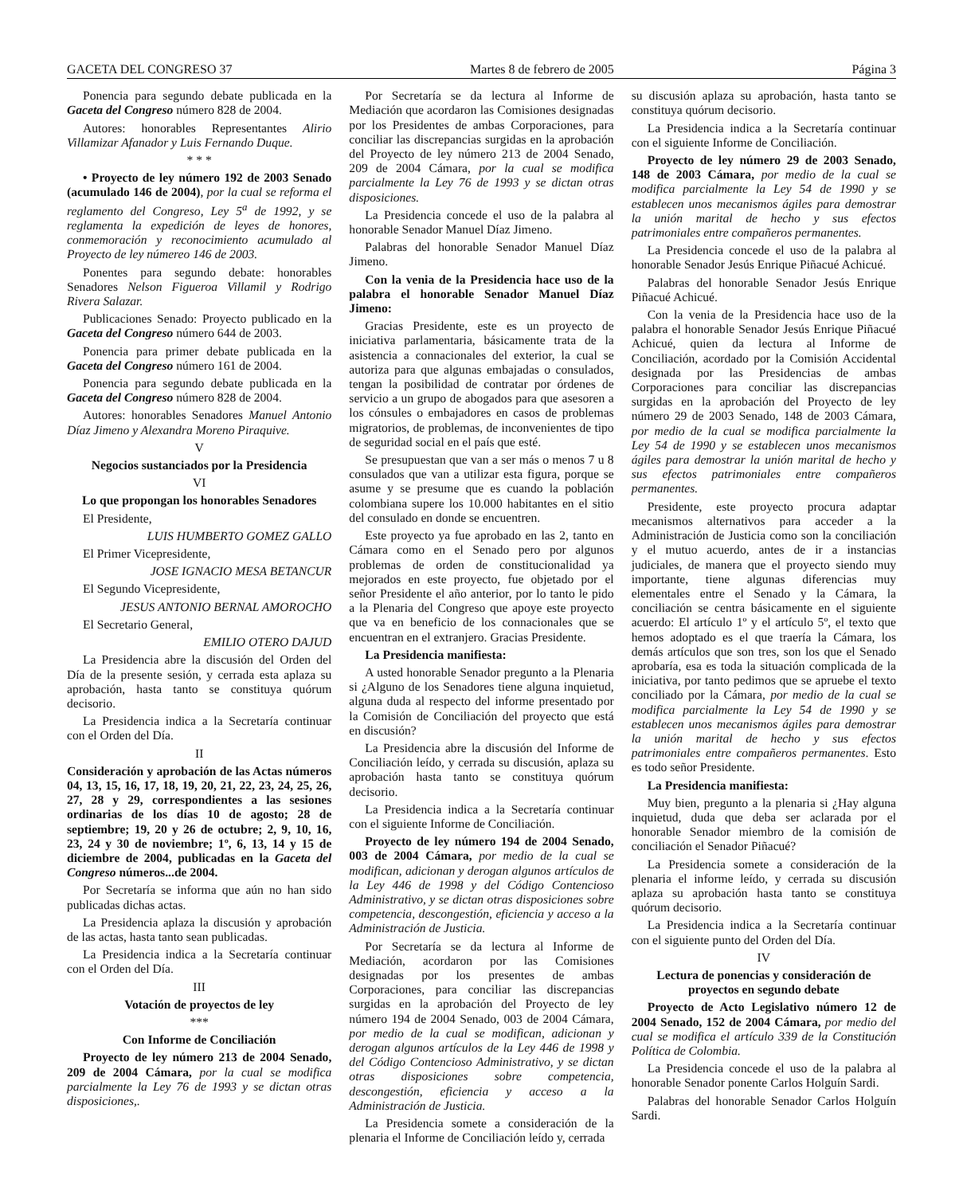GACETA DEL CONGRESO 37 Martes 8 de febrero de 2005 Página 3
Ponencia para segundo debate publicada en la Gaceta del Congreso número 828 de 2004.
Autores: honorables Representantes Alirio Villamizar Afanador y Luis Fernando Duque.
* * *
• Proyecto de ley número 192 de 2003 Senado (acumulado 146 de 2004), por la cual se reforma el reglamento del Congreso, Ley 5<sup>a</sup> de 1992, y se reglamenta la expedición de leyes de honores, conmemoración y reconocimiento acumulado al Proyecto de ley númereo 146 de 2003.
Ponentes para segundo debate: honorables Senadores Nelson Figueroa Villamil y Rodrigo Rivera Salazar.
Publicaciones Senado: Proyecto publicado en la Gaceta del Congreso número 644 de 2003.
Ponencia para primer debate publicada en la Gaceta del Congreso número 161 de 2004.
Ponencia para segundo debate publicada en la Gaceta del Congreso número 828 de 2004.
Autores: honorables Senadores Manuel Antonio Díaz Jimeno y Alexandra Moreno Piraquive.
V
Negocios sustanciados por la Presidencia
VI
Lo que propongan los honorables Senadores
El Presidente,
LUIS HUMBERTO GOMEZ GALLO
El Primer Vicepresidente,
JOSE IGNACIO MESA BETANCUR
El Segundo Vicepresidente,
JESUS ANTONIO BERNAL AMOROCHO
El Secretario General,
EMILIO OTERO DAJUD
La Presidencia abre la discusión del Orden del Día de la presente sesión, y cerrada esta aplaza su aprobación, hasta tanto se constituya quórum decisorio.
La Presidencia indica a la Secretaría continuar con el Orden del Día.
II
Consideración y aprobación de las Actas números 04, 13, 15, 16, 17, 18, 19, 20, 21, 22, 23, 24, 25, 26, 27, 28 y 29, correspondientes a las sesiones ordinarias de los días 10 de agosto; 28 de septiembre; 19, 20 y 26 de octubre; 2, 9, 10, 16, 23, 24 y 30 de noviembre; 1º, 6, 13, 14 y 15 de diciembre de 2004, publicadas en la Gaceta del Congreso números...de 2004.
Por Secretaría se informa que aún no han sido publicadas dichas actas.
La Presidencia aplaza la discusión y aprobación de las actas, hasta tanto sean publicadas.
La Presidencia indica a la Secretaría continuar con el Orden del Día.
III
Votación de proyectos de ley
***
Con Informe de Conciliación
Proyecto de ley número 213 de 2004 Senado, 209 de 2004 Cámara, por la cual se modifica parcialmente la Ley 76 de 1993 y se dictan otras disposiciones,.
Por Secretaría se da lectura al Informe de Mediación que acordaron las Comisiones designadas por los Presidentes de ambas Corporaciones, para conciliar las discrepancias surgidas en la aprobación del Proyecto de ley número 213 de 2004 Senado, 209 de 2004 Cámara, por la cual se modifica parcialmente la Ley 76 de 1993 y se dictan otras disposiciones.
La Presidencia concede el uso de la palabra al honorable Senador Manuel Díaz Jimeno.
Palabras del honorable Senador Manuel Díaz Jimeno.
Con la venia de la Presidencia hace uso de la palabra el honorable Senador Manuel Díaz Jimeno:
Gracias Presidente, este es un proyecto de iniciativa parlamentaria, básicamente trata de la asistencia a connacionales del exterior, la cual se autoriza para que algunas embajadas o consulados, tengan la posibilidad de contratar por órdenes de servicio a un grupo de abogados para que asesoren a los cónsules o embajadores en casos de problemas migratorios, de problemas, de inconvenientes de tipo de seguridad social en el país que esté.
Se presupuestan que van a ser más o menos 7 u 8 consulados que van a utilizar esta figura, porque se asume y se presume que es cuando la población colombiana supere los 10.000 habitantes en el sitio del consulado en donde se encuentren.
Este proyecto ya fue aprobado en las 2, tanto en Cámara como en el Senado pero por algunos problemas de orden de constitucionalidad ya mejorados en este proyecto, fue objetado por el señor Presidente el año anterior, por lo tanto le pido a la Plenaria del Congreso que apoye este proyecto que va en beneficio de los connacionales que se encuentran en el extranjero. Gracias Presidente.
La Presidencia manifiesta:
A usted honorable Senador pregunto a la Plenaria si ¿Alguno de los Senadores tiene alguna inquietud, alguna duda al respecto del informe presentado por la Comisión de Conciliación del proyecto que está en discusión?
La Presidencia abre la discusión del Informe de Conciliación leído, y cerrada su discusión, aplaza su aprobación hasta tanto se constituya quórum decisorio.
La Presidencia indica a la Secretaría continuar con el siguiente Informe de Conciliación.
Proyecto de ley número 194 de 2004 Senado, 003 de 2004 Cámara, por medio de la cual se modifican, adicionan y derogan algunos artículos de la Ley 446 de 1998 y del Código Contencioso Administrativo, y se dictan otras disposiciones sobre competencia, descongestión, eficiencia y acceso a la Administración de Justicia.
Por Secretaría se da lectura al Informe de Mediación, acordaron por las Comisiones designadas por los presentes de ambas Corporaciones, para conciliar las discrepancias surgidas en la aprobación del Proyecto de ley número 194 de 2004 Senado, 003 de 2004 Cámara, por medio de la cual se modifican, adicionan y derogan algunos artículos de la Ley 446 de 1998 y del Código Contencioso Administrativo, y se dictan otras disposiciones sobre competencia, descongestión, eficiencia y acceso a la Administración de Justicia.
La Presidencia somete a consideración de la plenaria el Informe de Conciliación leído y, cerrada
su discusión aplaza su aprobación, hasta tanto se constituya quórum decisorio.
La Presidencia indica a la Secretaría continuar con el siguiente Informe de Conciliación.
Proyecto de ley número 29 de 2003 Senado, 148 de 2003 Cámara, por medio de la cual se modifica parcialmente la Ley 54 de 1990 y se establecen unos mecanismos ágiles para demostrar la unión marital de hecho y sus efectos patrimoniales entre compañeros permanentes.
La Presidencia concede el uso de la palabra al honorable Senador Jesús Enrique Piñacué Achicué.
Palabras del honorable Senador Jesús Enrique Piñacué Achicué.
Con la venia de la Presidencia hace uso de la palabra el honorable Senador Jesús Enrique Piñacué Achicué, quien da lectura al Informe de Conciliación, acordado por la Comisión Accidental designada por las Presidencias de ambas Corporaciones para conciliar las discrepancias surgidas en la aprobación del Proyecto de ley número 29 de 2003 Senado, 148 de 2003 Cámara, por medio de la cual se modifica parcialmente la Ley 54 de 1990 y se establecen unos mecanismos ágiles para demostrar la unión marital de hecho y sus efectos patrimoniales entre compañeros permanentes.
Presidente, este proyecto procura adaptar mecanismos alternativos para acceder a la Administración de Justicia como son la conciliación y el mutuo acuerdo, antes de ir a instancias judiciales, de manera que el proyecto siendo muy importante, tiene algunas diferencias muy elementales entre el Senado y la Cámara, la conciliación se centra básicamente en el siguiente acuerdo: El artículo 1º y el artículo 5º, el texto que hemos adoptado es el que traería la Cámara, los demás artículos que son tres, son los que el Senado aprobaría, esa es toda la situación complicada de la iniciativa, por tanto pedimos que se apruebe el texto conciliado por la Cámara, por medio de la cual se modifica parcialmente la Ley 54 de 1990 y se establecen unos mecanismos ágiles para demostrar la unión marital de hecho y sus efectos patrimoniales entre compañeros permanentes. Esto es todo señor Presidente.
La Presidencia manifiesta:
Muy bien, pregunto a la plenaria si ¿Hay alguna inquietud, duda que deba ser aclarada por el honorable Senador miembro de la comisión de conciliación el Senador Piñacué?
La Presidencia somete a consideración de la plenaria el informe leído, y cerrada su discusión aplaza su aprobación hasta tanto se constituya quórum decisorio.
La Presidencia indica a la Secretaría continuar con el siguiente punto del Orden del Día.
IV
Lectura de ponencias y consideración de proyectos en segundo debate
Proyecto de Acto Legislativo número 12 de 2004 Senado, 152 de 2004 Cámara, por medio del cual se modifica el artículo 339 de la Constitución Política de Colombia.
La Presidencia concede el uso de la palabra al honorable Senador ponente Carlos Holguín Sardi.
Palabras del honorable Senador Carlos Holguín Sardi.